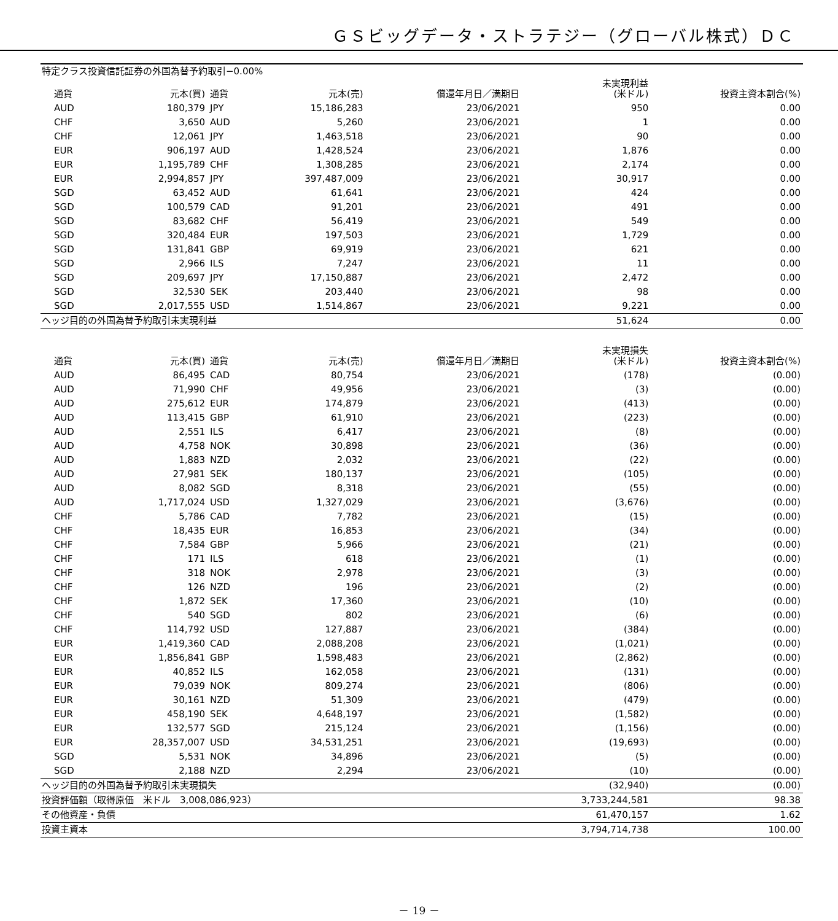ＧＳビッグデータ・ストラテジー（グローバル株式）ＤＣ
| 特定クラス投資信託証券の外国為替予約取引−0.00% | | | | | | |
| 通貨 | 元本(買) | 通貨 | 元本(売) | 償還年月日／満期日 | 未実現利益 (米ドル) | 投資主資本割合(%) |
| AUD | 180,379 | JPY | 15,186,283 | 23/06/2021 | 950 | 0.00 |
| CHF | 3,650 | AUD | 5,260 | 23/06/2021 | 1 | 0.00 |
| CHF | 12,061 | JPY | 1,463,518 | 23/06/2021 | 90 | 0.00 |
| EUR | 906,197 | AUD | 1,428,524 | 23/06/2021 | 1,876 | 0.00 |
| EUR | 1,195,789 | CHF | 1,308,285 | 23/06/2021 | 2,174 | 0.00 |
| EUR | 2,994,857 | JPY | 397,487,009 | 23/06/2021 | 30,917 | 0.00 |
| SGD | 63,452 | AUD | 61,641 | 23/06/2021 | 424 | 0.00 |
| SGD | 100,579 | CAD | 91,201 | 23/06/2021 | 491 | 0.00 |
| SGD | 83,682 | CHF | 56,419 | 23/06/2021 | 549 | 0.00 |
| SGD | 320,484 | EUR | 197,503 | 23/06/2021 | 1,729 | 0.00 |
| SGD | 131,841 | GBP | 69,919 | 23/06/2021 | 621 | 0.00 |
| SGD | 2,966 | ILS | 7,247 | 23/06/2021 | 11 | 0.00 |
| SGD | 209,697 | JPY | 17,150,887 | 23/06/2021 | 2,472 | 0.00 |
| SGD | 32,530 | SEK | 203,440 | 23/06/2021 | 98 | 0.00 |
| SGD | 2,017,555 | USD | 1,514,867 | 23/06/2021 | 9,221 | 0.00 |
| ヘッジ目的の外国為替予約取引未実現利益 | | | | | 51,624 | 0.00 |
| 通貨 | 元本(買) | 通貨 | 元本(売) | 償還年月日／満期日 | 未実現損失 (米ドル) | 投資主資本割合(%) |
| AUD | 86,495 | CAD | 80,754 | 23/06/2021 | (178) | (0.00) |
| AUD | 71,990 | CHF | 49,956 | 23/06/2021 | (3) | (0.00) |
| AUD | 275,612 | EUR | 174,879 | 23/06/2021 | (413) | (0.00) |
| AUD | 113,415 | GBP | 61,910 | 23/06/2021 | (223) | (0.00) |
| AUD | 2,551 | ILS | 6,417 | 23/06/2021 | (8) | (0.00) |
| AUD | 4,758 | NOK | 30,898 | 23/06/2021 | (36) | (0.00) |
| AUD | 1,883 | NZD | 2,032 | 23/06/2021 | (22) | (0.00) |
| AUD | 27,981 | SEK | 180,137 | 23/06/2021 | (105) | (0.00) |
| AUD | 8,082 | SGD | 8,318 | 23/06/2021 | (55) | (0.00) |
| AUD | 1,717,024 | USD | 1,327,029 | 23/06/2021 | (3,676) | (0.00) |
| CHF | 5,786 | CAD | 7,782 | 23/06/2021 | (15) | (0.00) |
| CHF | 18,435 | EUR | 16,853 | 23/06/2021 | (34) | (0.00) |
| CHF | 7,584 | GBP | 5,966 | 23/06/2021 | (21) | (0.00) |
| CHF | 171 | ILS | 618 | 23/06/2021 | (1) | (0.00) |
| CHF | 318 | NOK | 2,978 | 23/06/2021 | (3) | (0.00) |
| CHF | 126 | NZD | 196 | 23/06/2021 | (2) | (0.00) |
| CHF | 1,872 | SEK | 17,360 | 23/06/2021 | (10) | (0.00) |
| CHF | 540 | SGD | 802 | 23/06/2021 | (6) | (0.00) |
| CHF | 114,792 | USD | 127,887 | 23/06/2021 | (384) | (0.00) |
| EUR | 1,419,360 | CAD | 2,088,208 | 23/06/2021 | (1,021) | (0.00) |
| EUR | 1,856,841 | GBP | 1,598,483 | 23/06/2021 | (2,862) | (0.00) |
| EUR | 40,852 | ILS | 162,058 | 23/06/2021 | (131) | (0.00) |
| EUR | 79,039 | NOK | 809,274 | 23/06/2021 | (806) | (0.00) |
| EUR | 30,161 | NZD | 51,309 | 23/06/2021 | (479) | (0.00) |
| EUR | 458,190 | SEK | 4,648,197 | 23/06/2021 | (1,582) | (0.00) |
| EUR | 132,577 | SGD | 215,124 | 23/06/2021 | (1,156) | (0.00) |
| EUR | 28,357,007 | USD | 34,531,251 | 23/06/2021 | (19,693) | (0.00) |
| SGD | 5,531 | NOK | 34,896 | 23/06/2021 | (5) | (0.00) |
| SGD | 2,188 | NZD | 2,294 | 23/06/2021 | (10) | (0.00) |
| ヘッジ目的の外国為替予約取引未実現損失 | | | | | (32,940) | (0.00) |
| 投資評価額（取得原価 米ドル 3,008,086,923） | | | | | 3,733,244,581 | 98.38 |
| その他資産・負債 | | | | | 61,470,157 | 1.62 |
| 投資主資本 | | | | | 3,794,714,738 | 100.00 |
－ 19 －